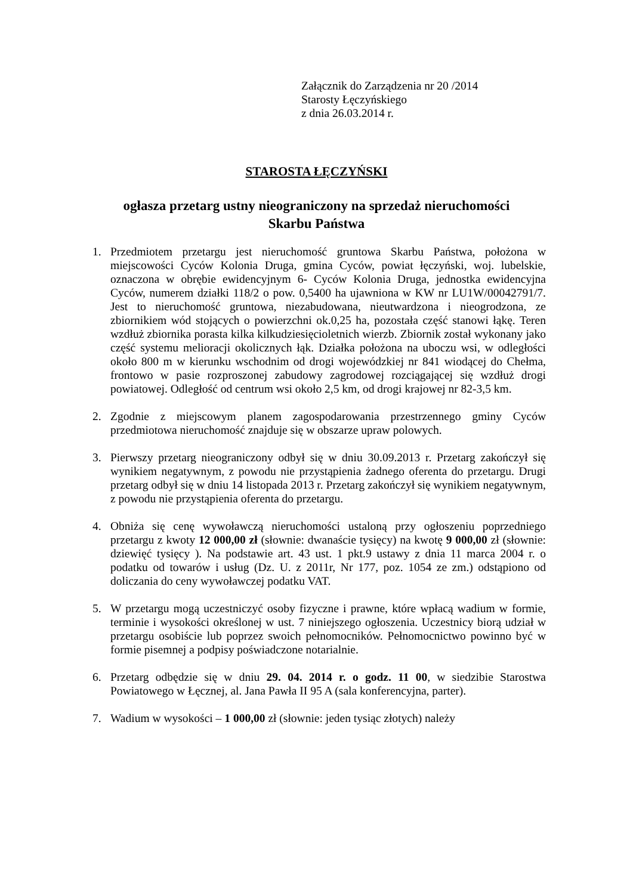Załącznik do Zarządzenia nr 20 /2014
Starosty Łęczyńskiego
z dnia 26.03.2014 r.
STAROSTA ŁĘCZYŃSKI
ogłasza przetarg ustny nieograniczony na sprzedaż nieruchomości
Skarbu Państwa
1. Przedmiotem przetargu jest nieruchomość gruntowa Skarbu Państwa, położona w miejscowości Cyców Kolonia Druga, gmina Cyców, powiat łęczyński, woj. lubelskie, oznaczona w obrębie ewidencyjnym 6- Cyców Kolonia Druga, jednostka ewidencyjna Cyców, numerem działki 118/2 o pow. 0,5400 ha ujawniona w KW nr LU1W/00042791/7. Jest to nieruchomość gruntowa, niezabudowana, nieutwardzona i nieogrodzona, ze zbiornikiem wód stojących o powierzchni ok.0,25 ha, pozostała część stanowi łąkę. Teren wzdłuż zbiornika porasta kilka kilkudziesięcioletnich wierzb. Zbiornik został wykonany jako część systemu melioracji okolicznych łąk. Działka położona na uboczu wsi, w odległości około 800 m w kierunku wschodnim od drogi wojewódzkiej nr 841 wiodącej do Chełma, frontowo w pasie rozproszonej zabudowy zagrodowej rozciągającej się wzdłuż drogi powiatowej. Odległość od centrum wsi około 2,5 km, od drogi krajowej nr 82-3,5 km.
2. Zgodnie z miejscowym planem zagospodarowania przestrzennego gminy Cyców przedmiotowa nieruchomość znajduje się w obszarze upraw polowych.
3. Pierwszy przetarg nieograniczony odbył się w dniu 30.09.2013 r. Przetarg zakończył się wynikiem negatywnym, z powodu nie przystąpienia żadnego oferenta do przetargu. Drugi przetarg odbył się w dniu 14 listopada 2013 r. Przetarg zakończył się wynikiem negatywnym, z powodu nie przystąpienia oferenta do przetargu.
4. Obniża się cenę wywoławczą nieruchomości ustaloną przy ogłoszeniu poprzedniego przetargu z kwoty 12 000,00 zł (słownie: dwanaście tysięcy) na kwotę 9 000,00 zł (słownie: dziewięć tysięcy ). Na podstawie art. 43 ust. 1 pkt.9 ustawy z dnia 11 marca 2004 r. o podatku od towarów i usług (Dz. U. z 2011r, Nr 177, poz. 1054 ze zm.) odstąpiono od doliczania do ceny wywoławczej podatku VAT.
5. W przetargu mogą uczestniczyć osoby fizyczne i prawne, które wpłacą wadium w formie, terminie i wysokości określonej w ust. 7 niniejszego ogłoszenia. Uczestnicy biorą udział w przetargu osobiście lub poprzez swoich pełnomocników. Pełnomocnictwo powinno być w formie pisemnej a podpisy poświadczone notarialnie.
6. Przetarg odbędzie się w dniu 29. 04. 2014 r. o godz. 11 00, w siedzibie Starostwa Powiatowego w Łęcznej, al. Jana Pawła II 95 A (sala konferencyjna, parter).
7. Wadium w wysokości – 1 000,00 zł (słownie: jeden tysiąc złotych) należy